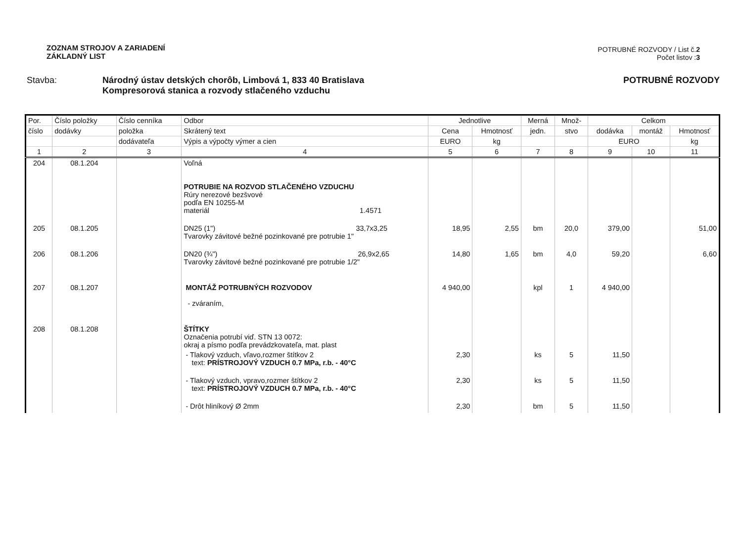ZOZNAM STROJOV A ZARIADENÍ
ZÁKLADNÝ LIST
POTRUBNÉ ROZVODY / List č.2
Počet listov :3
Stavba: Národný ústav detských chorôb, Limbová 1, 833 40 Bratislava
Kompresorová stanica a rozvody stlačeného vzduchu
POTRUBNÉ ROZVODY
| Por. | Číslo položky | Číslo cenníka | Odbor | Jednotlive | | Merná | Množ- | Celkom | | |
| --- | --- | --- | --- | --- | --- | --- | --- | --- | --- | --- |
| číslo | dodávky | položka | Skrátený text | Cena | Hmotnosť | jedn. | stvo | dodávka | montáž | Hmotnosť |
| | | dodávateľa | Výpis a výpočty výmer a cien | EURO | kg | | | EURO | | kg |
| 1 | 2 | 3 | 4 | 5 | 6 | 7 | 8 | 9 | 10 | 11 |
| 204 | 08.1.204 | | Voľná POTRUBIE NA ROZVOD STLAČENÉHO VZDUCHU Rúry nerezové bezšvové podľa EN 10255-M materiál 1.4571 | | | | | | | |
| 205 | 08.1.205 | | DN25 (1") 33,7x3,25 Tvarovky závitové bežné pozinkované pre potrubie 1" | 18,95 | 2,55 | bm | 20,0 | 379,00 | | 51,00 |
| 206 | 08.1.206 | | DN20 (¾") 26,9x2,65 Tvarovky závitové bežné pozinkované pre potrubie 1/2" | 14,80 | 1,65 | bm | 4,0 | 59,20 | | 6,60 |
| 207 | 08.1.207 | | MONTÁŽ POTRUBNÝCH ROZVODOV - zváraním, | 4 940,00 | | kpl | 1 | 4 940,00 | | |
| 208 | 08.1.208 | | ŠTÍTKY Označenia potrubí viď. STN 13 0072: okraj a písmo podľa prevádzkovateľa, mat. plast | | | | | | | |
| | | | - Tlakový vzduch, vľavo,rozmer štítkov 2 text: PRÍSTROJOVÝ VZDUCH 0.7 MPa, r.b. - 40°C | 2,30 | | ks | 5 | 11,50 | | |
| | | | - Tlakový vzduch, vpravo,rozmer štítkov 2 text: PRÍSTROJOVÝ VZDUCH 0.7 MPa, r.b. - 40°C | 2,30 | | ks | 5 | 11,50 | | |
| | | | - Drôt hliníkový Ø 2mm | 2,30 | | bm | 5 | 11,50 | | |